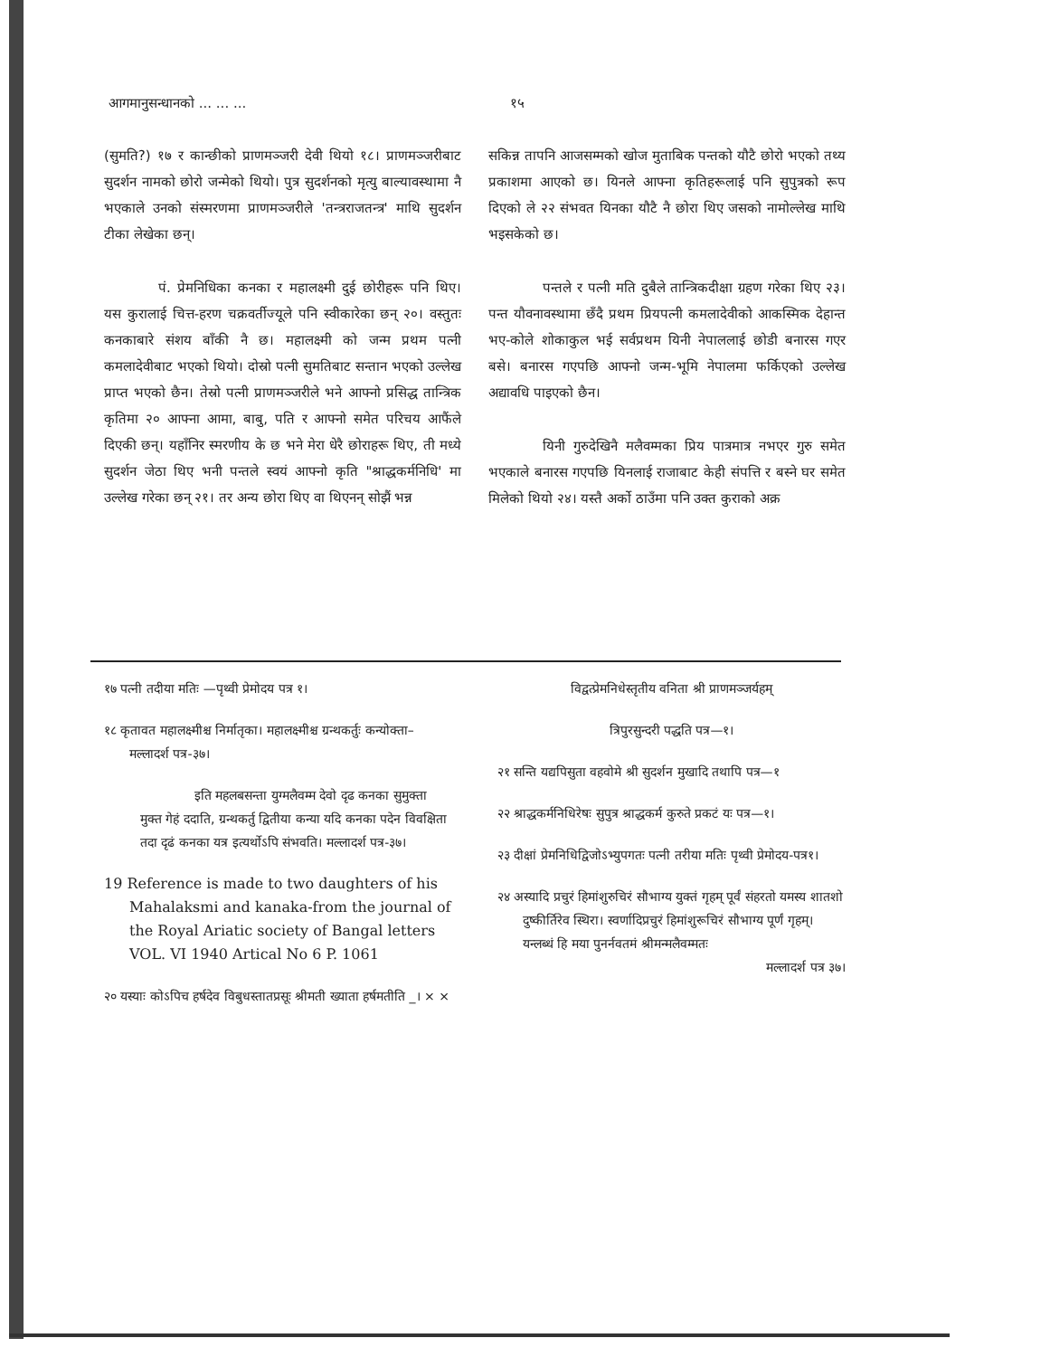आगमानुसन्धानको ... ... ... १५
(सुमति?) १७ र कान्छीको प्राणमञ्जरी देवी थियो १८। प्राणमञ्जरीबाट सुदर्शन नामको छोरो जन्मेको थियो। पुत्र सुदर्शनको मृत्यु बाल्यावस्थामा नै भएकाले उनको संस्मरणमा प्राणमञ्जरीले 'तन्त्रराजतन्त्र' माथि सुदर्शन टीका लेखेका छन्।
पं. प्रेमनिधिका कनका र महालक्ष्मी दुई छोरीहरू पनि थिए। यस कुरालाई चित्त-हरण चक्रवर्तीज्यूले पनि स्वीकारेका छन् २०। वस्तुतः कनकाबारे संशय बाँकी नै छ। महालक्ष्मी को जन्म प्रथम पत्नी कमलादेवीबाट भएको थियो। दोस्रो पत्नी सुमतिबाट सन्तान भएको उल्लेख प्राप्त भएको छैन। तेस्रो पत्नी प्राणमञ्जरीले भने आफ्नो प्रसिद्ध तान्त्रिक कृतिमा २० आफ्ना आमा, बाबु, पति र आफ्नो समेत परिचय आफैंले दिएकी छन्। यहाँनिर स्मरणीय के छ भने मेरा धेरै छोराहरू थिए, ती मध्ये सुदर्शन जेठा थिए भनी पन्तले स्वयं आफ्नो कृति "श्राद्धकर्मनिधि' मा उल्लेख गरेका छन् २१। तर अन्य छोरा थिए वा थिएनन् सोझैं भन्न
सकिन्न तापनि आजसम्मको खोज मुताबिक पन्तको यौटै छोरो भएको तथ्य प्रकाशमा आएको छ। यिनले आफ्ना कृतिहरूलाई पनि सुपुत्रको रूप दिएको ले २२ संभवत यिनका यौटै नै छोरा थिए जसको नामोल्लेख माथि भइसकेको छ।
पन्तले र पत्नी मति दुबैले तान्त्रिकदीक्षा ग्रहण गरेका थिए २३। पन्त यौवनावस्थामा छँदै प्रथम प्रियपत्नी कमलादेवीको आकस्मिक देहान्त भए-कोले शोकाकुल भई सर्वप्रथम यिनी नेपाललाई छोडी बनारस गएर बसे। बनारस गएपछि आफ्नो जन्म-भूमि नेपालमा फर्किएको उल्लेख अद्यावधि पाइएको छैन।
यिनी गुरुदेखिनै मलैवम्मका प्रिय पात्रमात्र नभएर गुरु समेत भएकाले बनारस गएपछि यिनलाई राजाबाट केही संपत्ति र बस्ने घर समेत मिलेको थियो २४। यस्तै अर्को ठाउँमा पनि उक्त कुराको अक्र
१७ पत्नी तदीया मतिः —पृथ्वी प्रेमोदय पत्र १।
१८ कृतावत महालक्ष्मीश्च निर्मातृका। महालक्ष्मीश्च ग्रन्थकर्तुः कन्योक्ता–मल्लादर्श पत्र-३७।
इति महलबसन्ता युग्मलैवम्म देवो दृढ कनका सुमुक्ता मुक्त गेहं ददाति, ग्रन्थकर्तु द्वितीया कन्या यदि कनका पदेन विवक्षिता तदा दृढं कनका यत्र इत्यर्थोऽपि संभवति। मल्लादर्श पत्र-३७।
19 Reference is made to two daughters of his Mahalaksmi and kanaka-from the journal of the Royal Ariatic society of Bangal letters VOL. VI 1940 Artical No 6 P. 1061
२० यस्याः कोऽपिच हर्षदेव विबुधस्तातप्रसूः श्रीमती ख्याता हर्षमतीति _। × ×
विद्वत्प्रेमनिधेस्तृतीय वनिता श्री प्राणमञ्जर्यहम्
त्रिपुरसुन्दरी पद्धति पत्र—१।
२१ सन्ति यद्यपिसुता वहवोमे श्री सुदर्शन मुखादि तथापि पत्र—१
२२ श्राद्धकर्मनिधिरेषः सुपुत्र श्राद्धकर्म कुरुते प्रकटं यः पत्र—१।
२३ दीक्षां प्रेमनिधिद्विजोऽभ्युपगतः पत्नी तरीया मतिः पृथ्वी प्रेमोदय-पत्र१।
२४ अस्यादि प्रचुरं हिमांशुरुचिरं सौभाग्य युक्तं गृहम् पूर्वं संहरतो यमस्य शातशो दुष्कीर्तिरेव स्थिरा। स्वर्णादिप्रचुरं हिमांशुरूचिरं सौभाग्य पूर्णं गृहम्। यन्लब्धं हि मया पुनर्नवतमं श्रीमन्मलैवम्मतः
मल्लादर्श पत्र ३७।